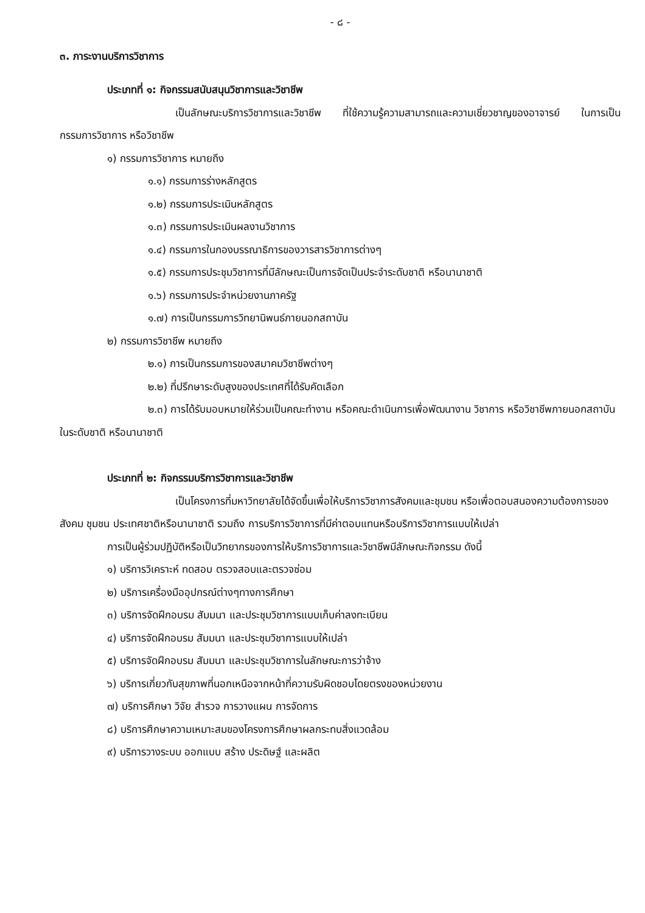- ๘ -
๓. ภาระงานบริการวิชาการ
ประเภทที่ ๑: กิจกรรมสนับสนุนวิชาการและวิชาชีพ
เป็นลักษณะบริการวิชาการและวิชาชีพ ที่ใช้ความรู้ความสามารถและความเชี่ยวชาญของอาจารย์ ในการเป็นกรรมการวิชาการ หรือวิชาชีพ
๑) กรรมการวิชาการ หมายถึง
๑.๑) กรรมการร่างหลักสูตร
๑.๒) กรรมการประเมินหลักสูตร
๑.๓) กรรมการประเมินผลงานวิชาการ
๑.๔) กรรมการในกองบรรณาธิการของวารสารวิชาการต่างๆ
๑.๕) กรรมการประชุมวิชาการที่มีลักษณะเป็นการจัดเป็นประจำระดับชาติ หรือนานาชาติ
๑.๖) กรรมการประจำหน่วยงานภาครัฐ
๑.๗) การเป็นกรรมการวิทยานิพนธ์ภายนอกสถาบัน
๒) กรรมการวิชาชีพ หมายถึง
๒.๑) การเป็นกรรมการของสมาคมวิชาชีพต่างๆ
๒.๒) ที่ปรึกษาระดับสูงของประเทศที่ได้รับคัดเลือก
๒.๓) การได้รับมอบหมายให้ร่วมเป็นคณะทำงาน หรือคณะดำเนินการเพื่อพัฒนางาน วิชาการ หรือวิชาชีพภายนอกสถาบันในระดับชาติ หรือนานาชาติ
ประเภทที่ ๒: กิจกรรมบริการวิชาการและวิชาชีพ
เป็นโครงการที่มหาวิทยาลัยได้จัดขึ้นเพื่อให้บริการวิชาการสังคมและชุมชน หรือเพื่อตอบสนองความต้องการของสังคม ชุมชน ประเทศชาติหรือนานาชาติ รวมถึง การบริการวิชาการที่มีค่าตอบแทนหรือบริการวิชาการแบบให้เปล่า
การเป็นผู้ร่วมปฏิบัติหรือเป็นวิทยากรของการให้บริการวิชาการและวิชาชีพมีลักษณะกิจกรรม ดังนี้
๑) บริการวิเคราะห์ ทดสอบ ตรวจสอบและตรวจซ่อม
๒) บริการเครื่องมืออุปกรณ์ต่างๆทางการศึกษา
๓) บริการจัดฝึกอบรม สัมมนา และประชุมวิชาการแบบเก็บค่าลงทะเบียน
๔) บริการจัดฝึกอบรม สัมมนา และประชุมวิชาการแบบให้เปล่า
๕) บริการจัดฝึกอบรม สัมมนา และประชุมวิชาการในลักษณะการว่าจ้าง
๖) บริการเกี่ยวกับสุขภาพที่นอกเหนือจากหน้าที่ความรับผิดชอบโดยตรงของหน่วยงาน
๗) บริการศึกษา วิจัย สำรวจ การวางแผน การจัดการ
๘) บริการศึกษาความเหมาะสมของโครงการศึกษาผลกระทบสิ่งแวดล้อม
๙) บริการวางระบบ ออกแบบ สร้าง ประดิษฐ์ และผลิต